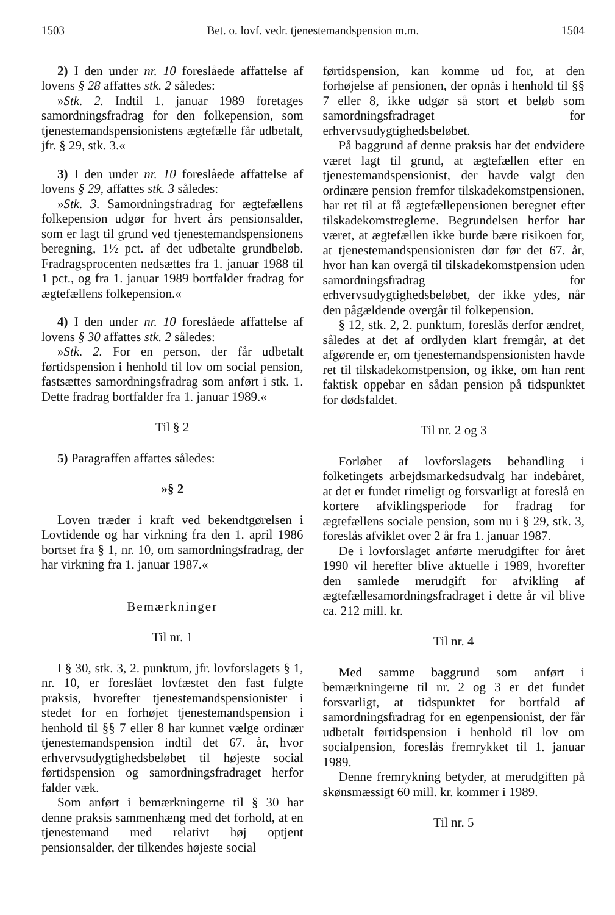1503 Bet. o. lovf. vedr. tjenestemandspension m.m. 1504
2) I den under nr. 10 foreslåede affattelse af lovens § 28 affattes stk. 2 således:
»Stk. 2. Indtil 1. januar 1989 foretages samordningsfradrag for den folkepension, som tjenestemandspensionistens ægtefælle får udbetalt, jfr. § 29, stk. 3.«
3) I den under nr. 10 foreslåede affattelse af lovens § 29, affattes stk. 3 således:
»Stk. 3. Samordningsfradrag for ægtefællens folkepension udgør for hvert års pensionsalder, som er lagt til grund ved tjenestemandspensionens beregning, 1½ pct. af det udbetalte grundbeløb. Fradragsprocenten nedsættes fra 1. januar 1988 til 1 pct., og fra 1. januar 1989 bortfalder fradrag for ægtefællens folkepension.«
4) I den under nr. 10 foreslåede affattelse af lovens § 30 affattes stk. 2 således:
»Stk. 2. For en person, der får udbetalt førtidspension i henhold til lov om social pension, fastsættes samordningsfradrag som anført i stk. 1. Dette fradrag bortfalder fra 1. januar 1989.«
Til § 2
5) Paragraffen affattes således:
»§ 2
Loven træder i kraft ved bekendtgørelsen i Lovtidende og har virkning fra den 1. april 1986 bortset fra § 1, nr. 10, om samordningsfradrag, der har virkning fra 1. januar 1987.«
Bemærkninger
Til nr. 1
I § 30, stk. 3, 2. punktum, jfr. lovforslagets § 1, nr. 10, er foreslået lovfæstet den fast fulgte praksis, hvorefter tjenestemandspensionister i stedet for en forhøjet tjenestemandspension i henhold til §§ 7 eller 8 har kunnet vælge ordinær tjenestemandspension indtil det 67. år, hvor erhvervsudygtighedsbeløbet til højeste social førtidspension og samordningsfradraget herfor falder væk.
Som anført i bemærkningerne til § 30 har denne praksis sammenhæng med det forhold, at en tjenestemand med relativt høj optjent pensionsalder, der tilkendes højeste social
førtidspension, kan komme ud for, at den forhøjelse af pensionen, der opnås i henhold til §§ 7 eller 8, ikke udgør så stort et beløb som samordningsfradraget for erhvervsudygtighedsbeløbet.
På baggrund af denne praksis har det endvidere været lagt til grund, at ægtefællen efter en tjenestemandspensionist, der havde valgt den ordinære pension fremfor tilskadekomstpensionen, har ret til at få ægtefællepensionen beregnet efter tilskadekomstreglerne. Begrundelsen herfor har været, at ægtefællen ikke burde bære risikoen for, at tjenestemandspensionisten dør før det 67. år, hvor han kan overgå til tilskadekomstpension uden samordningsfradrag for erhvervsudygtighedsbeløbet, der ikke ydes, når den pågældende overgår til folkepension.
§ 12, stk. 2, 2. punktum, foreslås derfor ændret, således at det af ordlyden klart fremgår, at det afgørende er, om tjenestemandspensionisten havde ret til tilskadekomstpension, og ikke, om han rent faktisk oppebar en sådan pension på tidspunktet for dødsfaldet.
Til nr. 2 og 3
Forløbet af lovforslagets behandling i folketingets arbejdsmarkedsudvalg har indebåret, at det er fundet rimeligt og forsvarligt at foreslå en kortere afviklingsperiode for fradrag for ægtefællens sociale pension, som nu i § 29, stk. 3, foreslås afviklet over 2 år fra 1. januar 1987.
De i lovforslaget anførte merudgifter for året 1990 vil herefter blive aktuelle i 1989, hvorefter den samlede merudgift for afvikling af ægtefællesamordningsfradraget i dette år vil blive ca. 212 mill. kr.
Til nr. 4
Med samme baggrund som anført i bemærkningerne til nr. 2 og 3 er det fundet forsvarligt, at tidspunktet for bortfald af samordningsfradrag for en egenpensionist, der får udbetalt førtidspension i henhold til lov om socialpension, foreslås fremrykket til 1. januar 1989.
Denne fremrykning betyder, at merudgiften på skønsmæssigt 60 mill. kr. kommer i 1989.
Til nr. 5